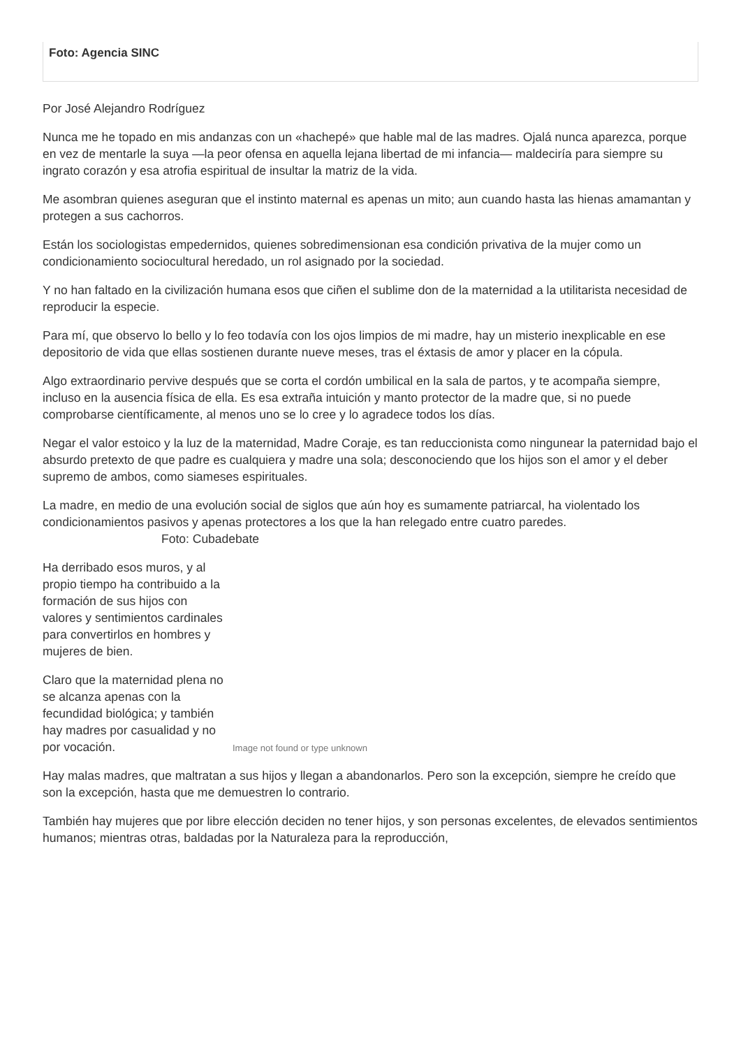Foto: Agencia SINC
Por José Alejandro Rodríguez
Nunca me he topado en mis andanzas con un «hachepé» que hable mal de las madres. Ojalá nunca aparezca, porque en vez de mentarle la suya —la peor ofensa en aquella lejana libertad de mi infancia— maldeciría para siempre su ingrato corazón y esa atrofia espiritual de insultar la matriz de la vida.
Me asombran quienes aseguran que el instinto maternal es apenas un mito; aun cuando hasta las hienas amamantan y protegen a sus cachorros.
Están los sociologistas empedernidos, quienes sobredimensionan esa condición privativa de la mujer como un condicionamiento sociocultural heredado, un rol asignado por la sociedad.
Y no han faltado en la civilización humana esos que ciñen el sublime don de la maternidad a la utilitarista necesidad de reproducir la especie.
Para mí, que observo lo bello y lo feo todavía con los ojos limpios de mi madre, hay un misterio inexplicable en ese depositorio de vida que ellas sostienen durante nueve meses, tras el éxtasis de amor y placer en la cópula.
Algo extraordinario pervive después que se corta el cordón umbilical en la sala de partos, y te acompaña siempre, incluso en la ausencia física de ella. Es esa extraña intuición y manto protector de la madre que, si no puede comprobarse científicamente, al menos uno se lo cree y lo agradece todos los días.
Negar el valor estoico y la luz de la maternidad, Madre Coraje, es tan reduccionista como ningunear la paternidad bajo el absurdo pretexto de que padre es cualquiera y madre una sola; desconociendo que los hijos son el amor y el deber supremo de ambos, como siameses espirituales.
La madre, en medio de una evolución social de siglos que aún hoy es sumamente patriarcal, ha violentado los condicionamientos pasivos y apenas protectores a los que la han relegado entre cuatro paredes. Foto: Cubadebate
Ha derribado esos muros, y al propio tiempo ha contribuido a la formación de sus hijos con valores y sentimientos cardinales para convertirlos en hombres y mujeres de bien.
Claro que la maternidad plena no se alcanza apenas con la fecundidad biológica; y también hay madres por casualidad y no por vocación.
Image not found or type unknown
Hay malas madres, que maltratan a sus hijos y llegan a abandonarlos. Pero son la excepción, siempre he creído que son la excepción, hasta que me demuestren lo contrario.
También hay mujeres que por libre elección deciden no tener hijos, y son personas excelentes, de elevados sentimientos humanos; mientras otras, baldadas por la Naturaleza para la reproducción,